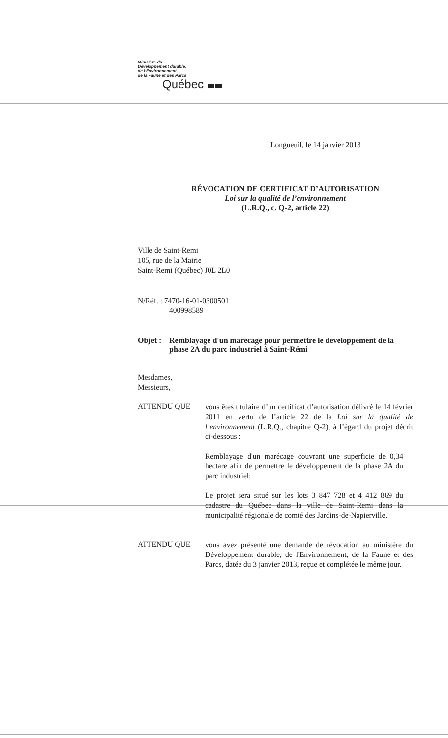Ministère du
Développement durable,
de l’Environnement,
de la Faune et des Parcs
Québec
Longueuil, le 14 janvier 2013
RÉVOCATION DE CERTIFICAT D’AUTORISATION
Loi sur la qualité de l’environnement
(L.R.Q., c. Q-2, article 22)
Ville de Saint-Remi
105, rue de la Mairie
Saint-Remi (Québec) J0L 2L0
N/Réf. : 7470-16-01-0300501
400998589
Objet :
Remblayage d'un marécage pour permettre le développement de la phase 2A du parc industriel à Saint-Rémi
Mesdames,
Messieurs,
ATTENDU QUE
vous êtes titulaire d’un certificat d’autorisation délivré le 14 février 2011 en vertu de l’article 22 de la Loi sur la qualité de l’environnement (L.R.Q., chapitre Q-2), à l’égard du projet décrit ci-dessous :
Remblayage d'un marécage couvrant une superficie de 0,34 hectare afin de permettre le développement de la phase 2A du parc industriel;
Le projet sera situé sur les lots 3 847 728 et 4 412 869 du cadastre du Québec dans la ville de Saint-Remi dans la municipalité régionale de comté des Jardins-de-Napierville.
ATTENDU QUE
vous avez présenté une demande de révocation au ministère du Développement durable, de l'Environnement, de la Faune et des Parcs, datée du 3 janvier 2013, reçue et complétée le même jour.